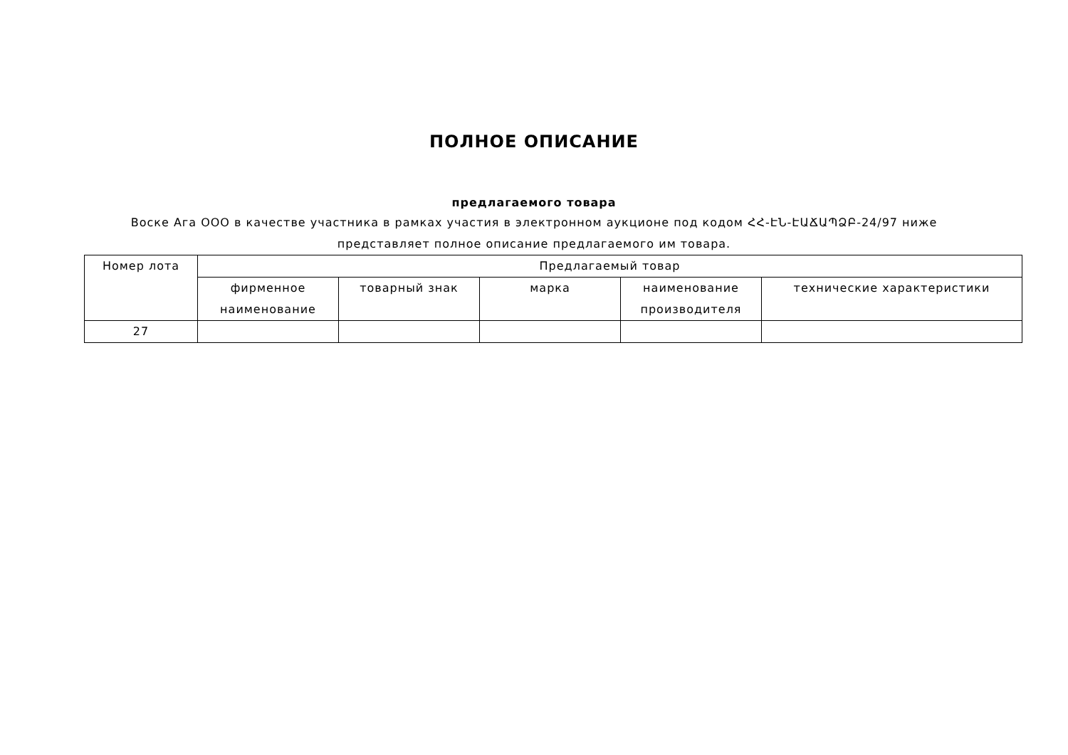ПОЛНОЕ ОПИСАНИЕ
предлагаемого товара
Воске Ага ООО в качестве участника в рамках участия в электронном аукционе под кодом ՀՀ-ԷՆ-ԷԱՃԱՊՁԲ-24/97 ниже
представляет полное описание предлагаемого им товара.
| Номер лота | Предлагаемый товар | | | | |
| --- | --- | --- | --- | --- | --- |
| | фирменное наименование | товарный знак | марка | наименование производителя | технические характеристики |
| 27 | | | | | |